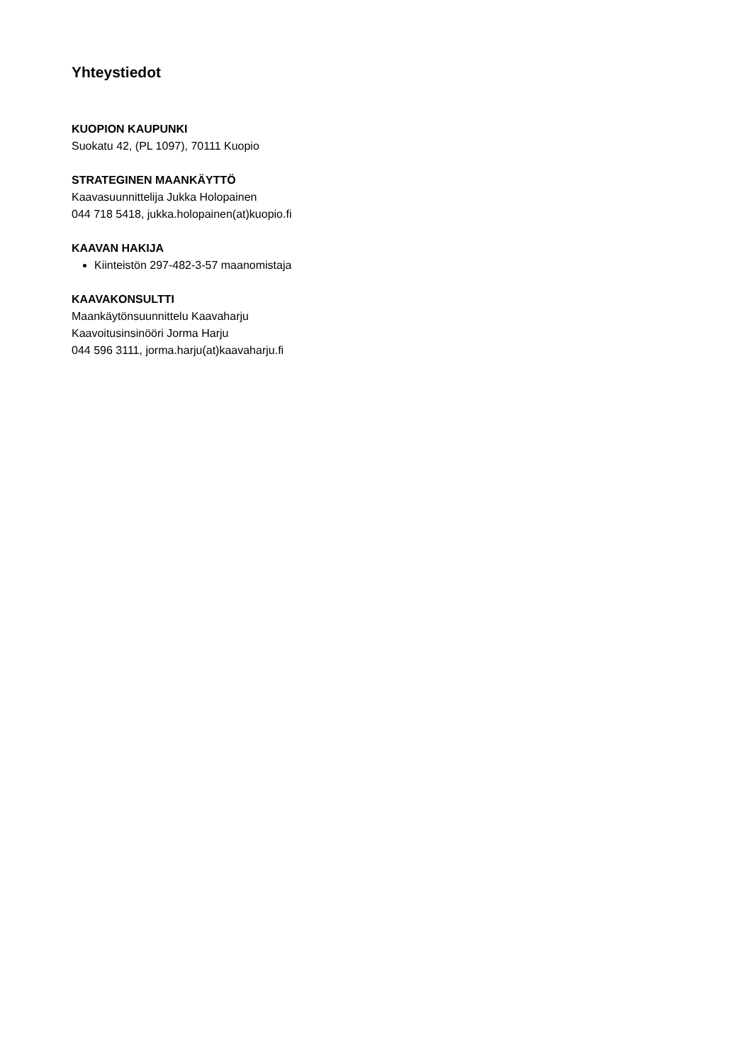Yhteystiedot
KUOPION KAUPUNKI
Suokatu 42, (PL 1097), 70111 Kuopio
STRATEGINEN MAANKÄYTTÖ
Kaavasuunnittelija Jukka Holopainen
044 718 5418, jukka.holopainen(at)kuopio.fi
KAAVAN HAKIJA
Kiinteistön 297-482-3-57 maanomistaja
KAAVAKONSULTTI
Maankäytönsuunnittelu Kaavaharju
Kaavoitusinsinööri Jorma Harju
044 596 3111, jorma.harju(at)kaavaharju.fi